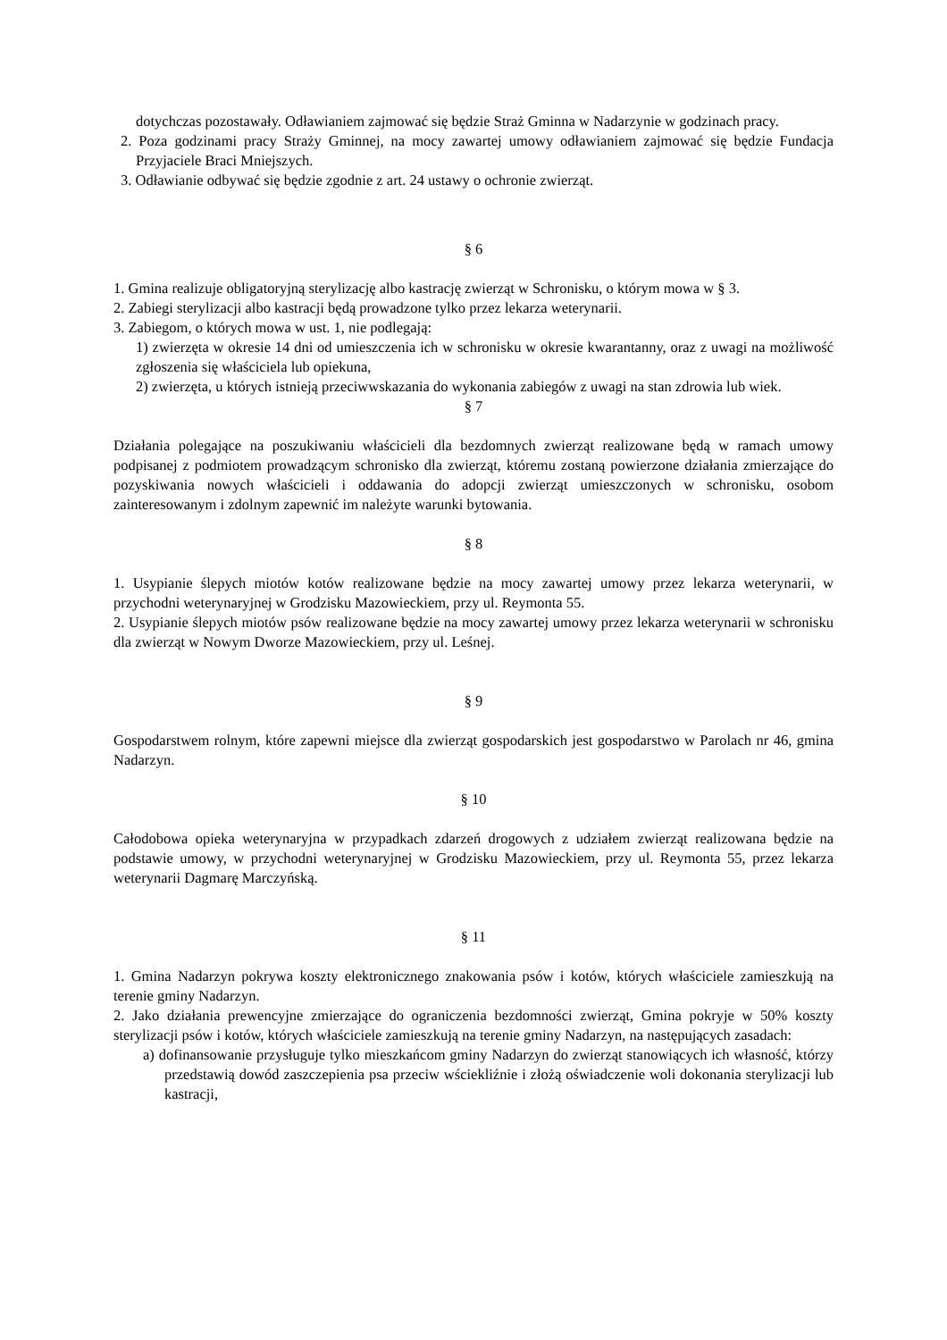dotychczas pozostawały. Odławianiem zajmować się będzie Straż Gminna w Nadarzynie w godzinach pracy.
2. Poza godzinami pracy Straży Gminnej, na mocy zawartej umowy odławianiem zajmować się będzie Fundacja Przyjaciele Braci Mniejszych.
3. Odławianie odbywać się będzie zgodnie z art. 24 ustawy o ochronie zwierząt.
§ 6
1. Gmina realizuje obligatoryjną sterylizację albo kastrację zwierząt w Schronisku, o którym mowa w § 3.
2. Zabiegi sterylizacji albo kastracji będą prowadzone tylko przez lekarza weterynarii.
3. Zabiegom, o których mowa w ust. 1, nie podlegają:
1) zwierzęta w okresie 14 dni od umieszczenia ich w schronisku w okresie kwarantanny, oraz z uwagi na możliwość zgłoszenia się właściciela lub opiekuna,
2) zwierzęta, u których istnieją przeciwwskazania do wykonania zabiegów z uwagi na stan zdrowia lub wiek.
§ 7
Działania polegające na poszukiwaniu właścicieli dla bezdomnych zwierząt realizowane będą w ramach umowy podpisanej z podmiotem prowadzącym schronisko dla zwierząt, któremu zostaną powierzone działania zmierzające do pozyskiwania nowych właścicieli i oddawania do adopcji zwierząt umieszczonych w schronisku, osobom zainteresowanym i zdolnym zapewnić im należyte warunki bytowania.
§ 8
1. Usypianie ślepych miotów kotów realizowane będzie na mocy zawartej umowy przez lekarza weterynarii, w przychodni weterynaryjnej w Grodzisku Mazowieckiem, przy ul. Reymonta 55.
2. Usypianie ślepych miotów psów realizowane będzie na mocy zawartej umowy przez lekarza weterynarii w schronisku dla zwierząt w Nowym Dworze Mazowieckiem, przy ul. Leśnej.
§ 9
Gospodarstwem rolnym, które zapewni miejsce dla zwierząt gospodarskich jest gospodarstwo w Parolach nr 46, gmina Nadarzyn.
§ 10
Całodobowa opieka weterynaryjna w przypadkach zdarzeń drogowych z udziałem zwierząt realizowana będzie na podstawie umowy, w przychodni weterynaryjnej w Grodzisku Mazowieckiem, przy ul. Reymonta 55, przez lekarza weterynarii Dagmarę Marczyńską.
§ 11
1. Gmina Nadarzyn pokrywa koszty elektronicznego znakowania psów i kotów, których właściciele zamieszkują na terenie gminy Nadarzyn.
2. Jako działania prewencyjne zmierzające do ograniczenia bezdomności zwierząt, Gmina pokryje w 50% koszty sterylizacji psów i kotów, których właściciele zamieszkują na terenie gminy Nadarzyn, na następujących zasadach:
a) dofinansowanie przysługuje tylko mieszkańcom gminy Nadarzyn do zwierząt stanowiących ich własność, którzy przedstawią dowód zaszczepienia psa przeciw wściekliźnie i złożą oświadczenie woli dokonania sterylizacji lub kastracji,